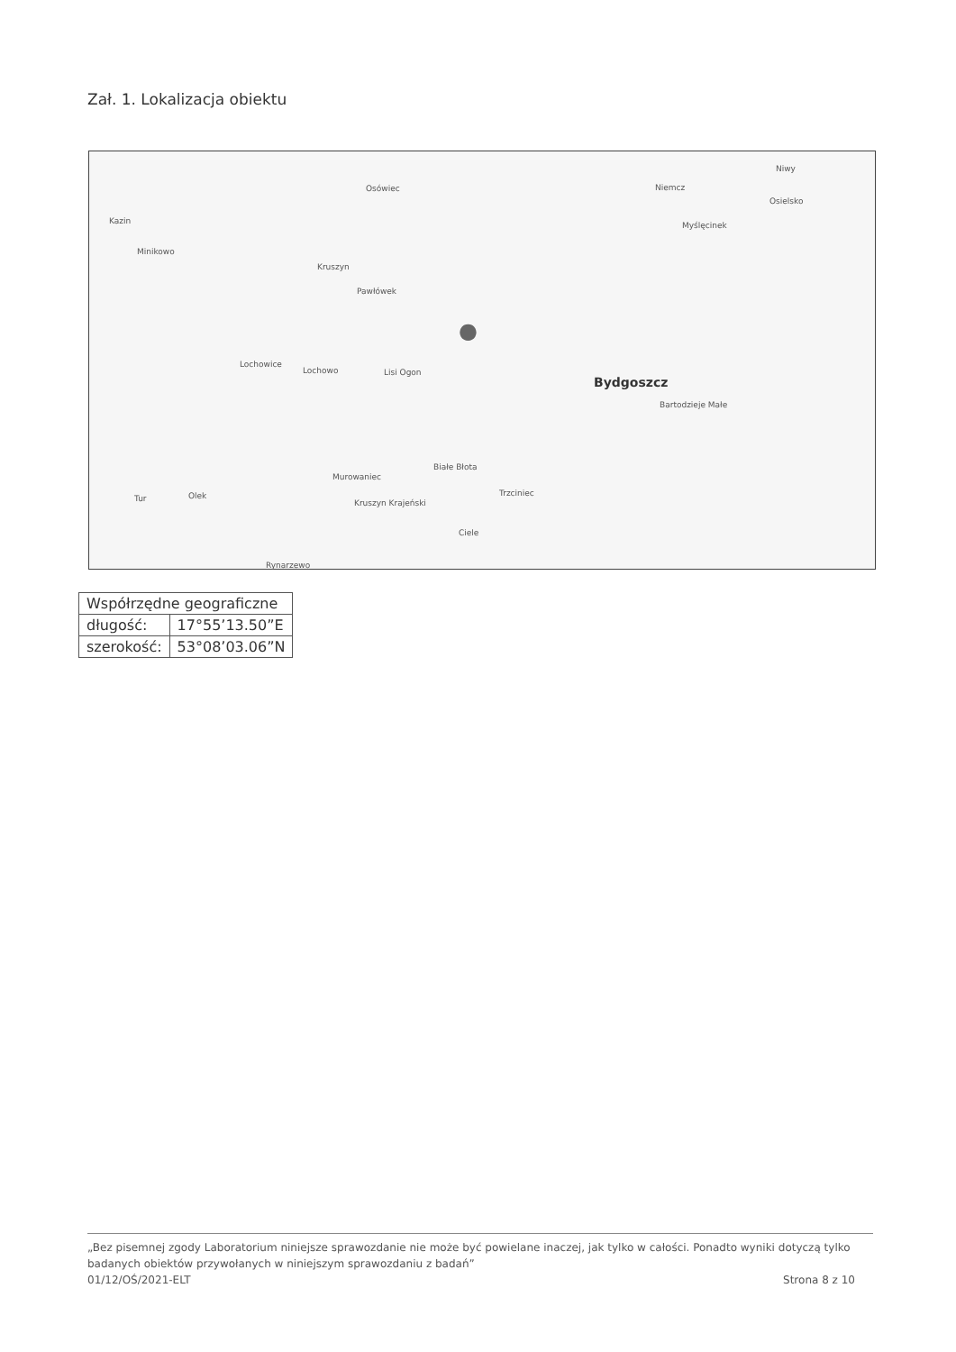Zał. 1. Lokalizacja obiektu
Osówiec Niemcz
Niwy
Osielsko
Kazin Myślęcinek
Minikowo
Kruszyn
Pawłówek
Lochowice
Lochowo Lisi Ogon
Bydgoszcz
Bartodzieje Małe
Białe Błota
Murowaniec
Tur Olek Trzciniec
Kruszyn Krajeński
Ciele
Rynarzewo
●
| Współrzędne geograficzne | |
| --- | --- |
| długość: | 17°55’13.50”E |
| szerokość: | 53°08’03.06”N |
„Bez pisemnej zgody Laboratorium niniejsze sprawozdanie nie może być powielane inaczej, jak tylko w całości. Ponadto wyniki dotyczą tylko badanych obiektów przywołanych w niniejszym sprawozdaniu z badań”
01/12/OŚ/2021-ELT Strona 8 z 10